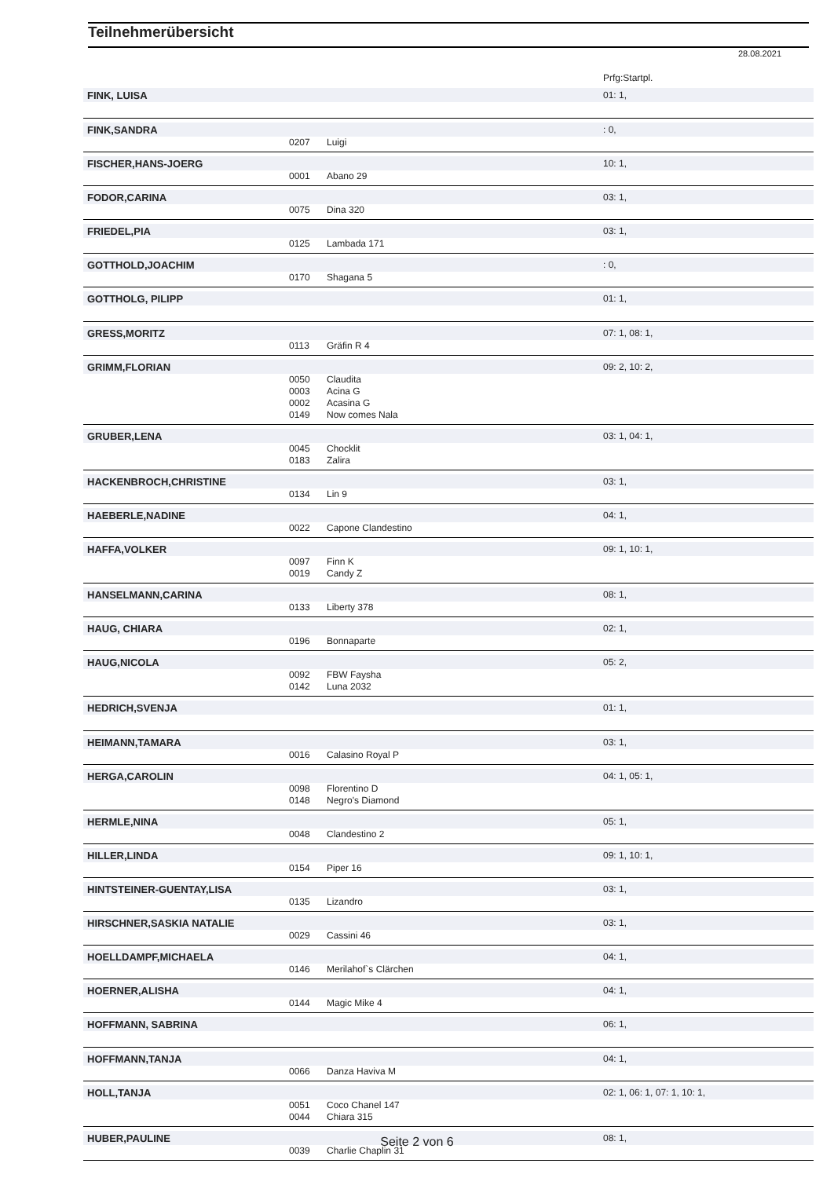Teilnehmerübersicht
28.08.2021
Prfg:Startpl.
FINK, LUISA 01: 1,
FINK,SANDRA: 0,
0207 Luigi
FISCHER,HANS-JOERG 10: 1,
0001 Abano 29
FODOR,CARINA 03: 1,
0075 Dina 320
FRIEDEL,PIA 03: 1,
0125 Lambada 171
GOTTHOLD,JOACHIM: 0,
0170 Shagana 5
GOTTHOLG, PILIPP 01: 1,
GRESS,MORITZ 07: 1, 08: 1,
0113 Gräfin R 4
GRIMM,FLORIAN 09: 2, 10: 2,
0050 Claudita
0003 Acina G
0002 Acasina G
0149 Now comes Nala
GRUBER,LENA 03: 1, 04: 1,
0045 Chocklit
0183 Zalira
HACKENBROCH,CHRISTINE 03: 1,
0134 Lin 9
HAEBERLE,NADINE 04: 1,
0022 Capone Clandestino
HAFFA,VOLKER 09: 1, 10: 1,
0097 Finn K
0019 Candy Z
HANSELMANN,CARINA 08: 1,
0133 Liberty 378
HAUG, CHIARA 02: 1,
0196 Bonnaparte
HAUG,NICOLA 05: 2,
0092 FBW Faysha
0142 Luna 2032
HEDRICH,SVENJA 01: 1,
HEIMANN,TAMARA 03: 1,
0016 Calasino Royal P
HERGA,CAROLIN 04: 1, 05: 1,
0098 Florentino D
0148 Negro's Diamond
HERMLE,NINA 05: 1,
0048 Clandestino 2
HILLER,LINDA 09: 1, 10: 1,
0154 Piper 16
HINTSTEINER-GUENTAY,LISA 03: 1,
0135 Lizandro
HIRSCHNER,SASKIA NATALIE 03: 1,
0029 Cassini 46
HOELLDAMPF,MICHAELA 04: 1,
0146 Merilahof`s Clärchen
HOERNER,ALISHA 04: 1,
0144 Magic Mike 4
HOFFMANN, SABRINA 06: 1,
HOFFMANN,TANJA 04: 1,
0066 Danza Haviva M
HOLL,TANJA 02: 1, 06: 1, 07: 1, 10: 1,
0051 Coco Chanel 147
0044 Chiara 315
HUBER,PAULINE 08: 1,
0039 Charlie Chaplin 31
Seite 2 von 6